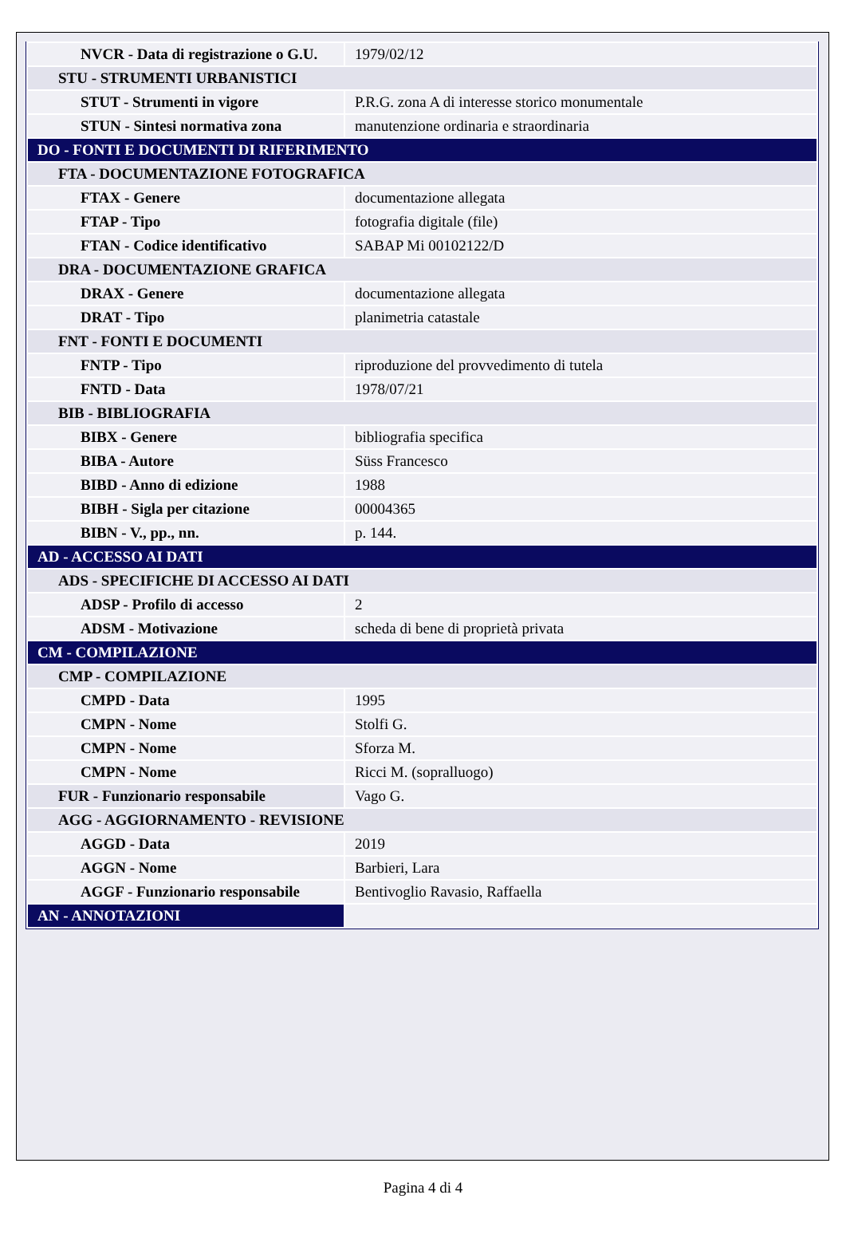| NVCR - Data di registrazione o G.U. | 1979/02/12 |
| STU - STRUMENTI URBANISTICI | |
| STUT - Strumenti in vigore | P.R.G. zona A di interesse storico monumentale |
| STUN - Sintesi normativa zona | manutenzione ordinaria e straordinaria |
| DO - FONTI E DOCUMENTI DI RIFERIMENTO | |
| FTA - DOCUMENTAZIONE FOTOGRAFICA | |
| FTAX - Genere | documentazione allegata |
| FTAP - Tipo | fotografia digitale (file) |
| FTAN - Codice identificativo | SABAP Mi 00102122/D |
| DRA - DOCUMENTAZIONE GRAFICA | |
| DRAX - Genere | documentazione allegata |
| DRAT - Tipo | planimetria catastale |
| FNT - FONTI E DOCUMENTI | |
| FNTP - Tipo | riproduzione del provvedimento di tutela |
| FNTD - Data | 1978/07/21 |
| BIB - BIBLIOGRAFIA | |
| BIBX - Genere | bibliografia specifica |
| BIBA - Autore | Süss Francesco |
| BIBD - Anno di edizione | 1988 |
| BIBH - Sigla per citazione | 00004365 |
| BIBN - V., pp., nn. | p. 144. |
| AD - ACCESSO AI DATI | |
| ADS - SPECIFICHE DI ACCESSO AI DATI | |
| ADSP - Profilo di accesso | 2 |
| ADSM - Motivazione | scheda di bene di proprietà privata |
| CM - COMPILAZIONE | |
| CMP - COMPILAZIONE | |
| CMPD - Data | 1995 |
| CMPN - Nome | Stolfi G. |
| CMPN - Nome | Sforza M. |
| CMPN - Nome | Ricci M. (sopralluogo) |
| FUR - Funzionario responsabile | Vago G. |
| AGG - AGGIORNAMENTO - REVISIONE | |
| AGGD - Data | 2019 |
| AGGN - Nome | Barbieri, Lara |
| AGGF - Funzionario responsabile | Bentivoglio Ravasio, Raffaella |
| AN - ANNOTAZIONI | |
Pagina 4 di 4